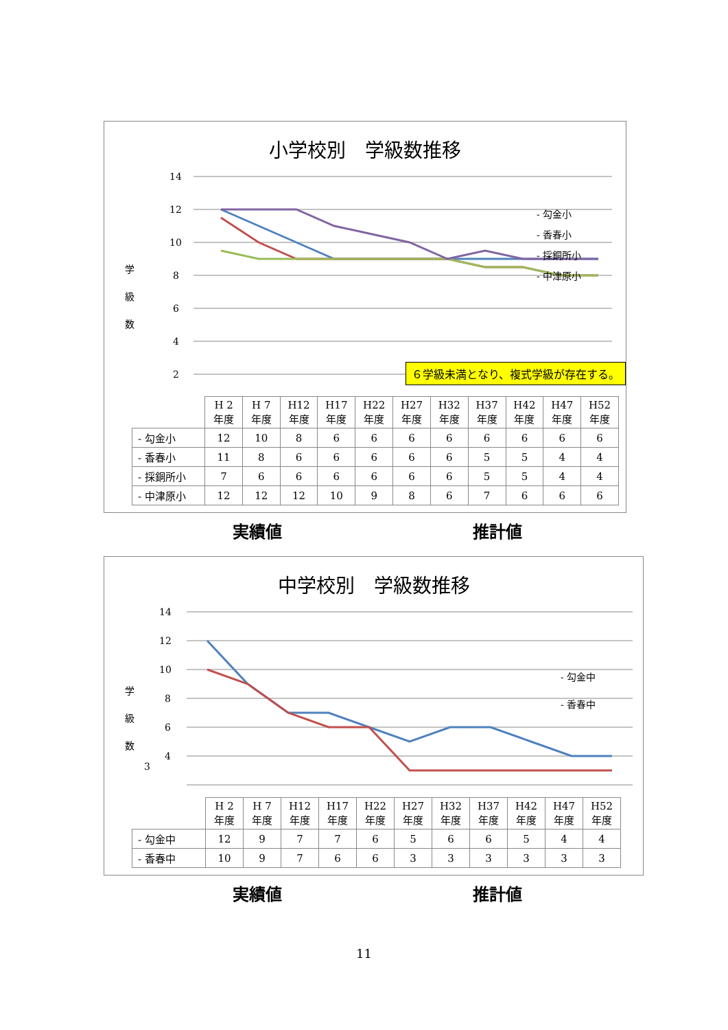小学校別　学級数推移
14
12
10
8
6
4
2
学
級
数
- 勾金小
- 香春小
- 採銅所小
- 中津原小
６学級未満となり、複式学級が存在する。
| | H 2 年度 | H 7 年度 | H12 年度 | H17 年度 | H22 年度 | H27 年度 | H32 年度 | H37 年度 | H42 年度 | H47 年度 | H52 年度 |
| --- | --- | --- | --- | --- | --- | --- | --- | --- | --- | --- | --- |
| - 勾金小 | 12 | 10 | 8 | 6 | 6 | 6 | 6 | 6 | 6 | 6 | 6 |
| - 香春小 | 11 | 8 | 6 | 6 | 6 | 6 | 6 | 5 | 5 | 4 | 4 |
| - 採銅所小 | 7 | 6 | 6 | 6 | 6 | 6 | 6 | 5 | 5 | 4 | 4 |
| - 中津原小 | 12 | 12 | 12 | 10 | 9 | 8 | 6 | 7 | 6 | 6 | 6 |
実績値 推計値
中学校別　学級数推移
14
12
10
8
6
4
3
学
級
数
- 勾金中
- 香春中
| | H 2 年度 | H 7 年度 | H12 年度 | H17 年度 | H22 年度 | H27 年度 | H32 年度 | H37 年度 | H42 年度 | H47 年度 | H52 年度 |
| --- | --- | --- | --- | --- | --- | --- | --- | --- | --- | --- | --- |
| - 勾金中 | 12 | 9 | 7 | 7 | 6 | 5 | 6 | 6 | 5 | 4 | 4 |
| - 香春中 | 10 | 9 | 7 | 6 | 6 | 3 | 3 | 3 | 3 | 3 | 3 |
実績値 推計値
11